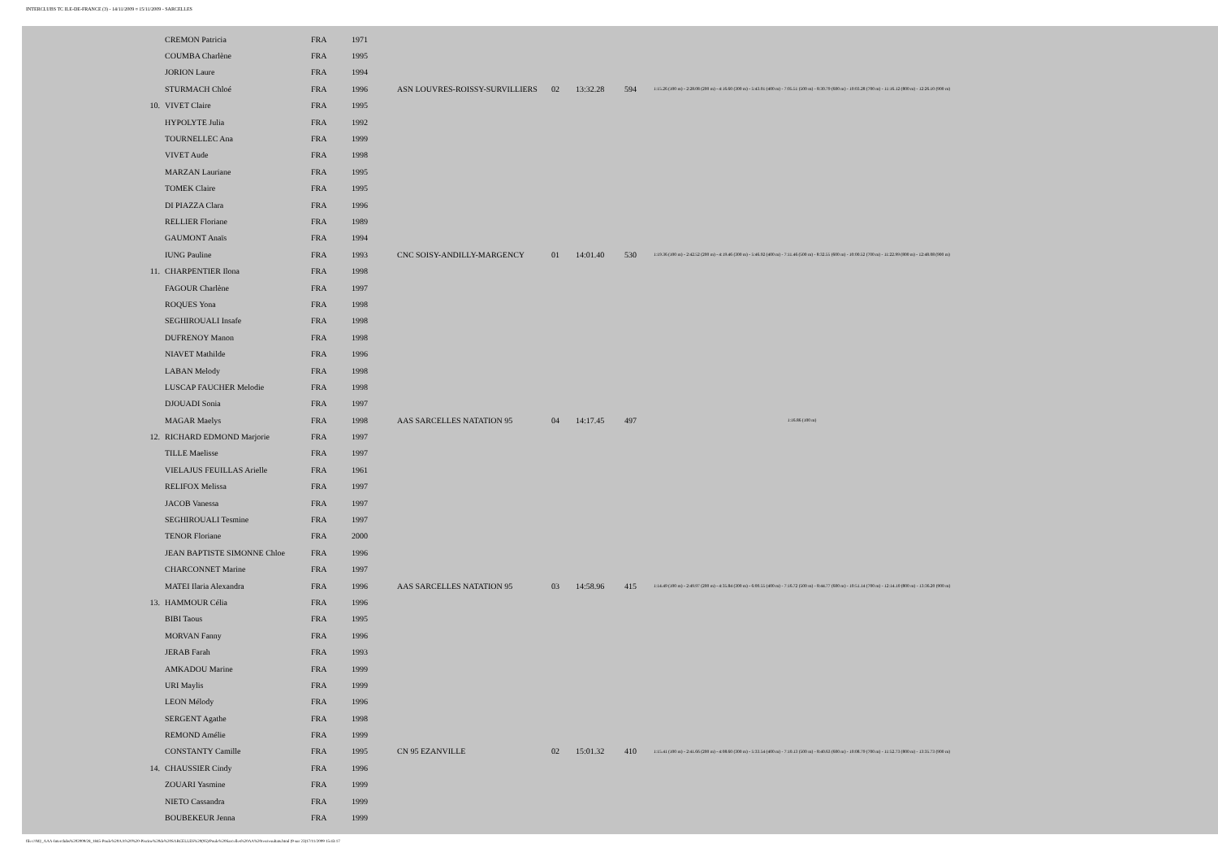INTERCLUBS TC ILE-DE-FRANCE (3) - 14/11/2009 ¤ 15/11/2009 - SARCELLES
| | CREMON Patricia | FRA | 1971 | | | | | |
| | COUMBA Charlène | FRA | 1995 | | | | | |
| | JORION Laure | FRA | 1994 | | | | | |
| | STURMACH Chloé | FRA | 1996 | ASN LOUVRES-ROISSY-SURVILLIERS | 02 | 13:32.28 | 594 | 1:15.26 (100 m) - 2:28.08 (200 m) - 4:16.60 (300 m) - 5:43.01 (400 m) - 7:05.51 (500 m) - 8:30.79 (600 m) - 10:03.28 (700 m) - 11:16.12 (800 m) - 12:26.10 (900 m) |
| 10. | VIVET Claire | FRA | 1995 | | | | | |
| | HYPOLYTE Julia | FRA | 1992 | | | | | |
| | TOURNELLEC Ana | FRA | 1999 | | | | | |
| | VIVET Aude | FRA | 1998 | | | | | |
| | MARZAN Lauriane | FRA | 1995 | | | | | |
| | TOMEK Claire | FRA | 1995 | | | | | |
| | DI PIAZZA Clara | FRA | 1996 | | | | | |
| | RELLIER Floriane | FRA | 1989 | | | | | |
| | GAUMONT Anaïs | FRA | 1994 | | | | | |
| | IUNG Pauline | FRA | 1993 | CNC SOISY-ANDILLY-MARGENCY | 01 | 14:01.40 | 530 | 1:19.36 (100 m) - 2:42.52 (200 m) - 4:19.46 (300 m) - 5:46.92 (400 m) - 7:11.46 (500 m) - 8:32.55 (600 m) - 10:00.52 (700 m) - 11:22.99 (800 m) - 12:48.08 (900 m) |
| 11. | CHARPENTIER Ilona | FRA | 1998 | | | | | |
| | FAGOUR Charlène | FRA | 1997 | | | | | |
| | ROQUES Yona | FRA | 1998 | | | | | |
| | SEGHIROUALI Insafe | FRA | 1998 | | | | | |
| | DUFRENOY Manon | FRA | 1998 | | | | | |
| | NIAVET Mathilde | FRA | 1996 | | | | | |
| | LABAN Melody | FRA | 1998 | | | | | |
| | LUSCAP FAUCHER Melodie | FRA | 1998 | | | | | |
| | DJOUADI Sonia | FRA | 1997 | | | | | |
| | MAGAR Maelys | FRA | 1998 | AAS SARCELLES NATATION 95 | 04 | 14:17.45 | 497 | 1:16.86 (100 m) |
| 12. | RICHARD EDMOND Marjorie | FRA | 1997 | | | | | |
| | TILLE Maelisse | FRA | 1997 | | | | | |
| | VIELAJUS FEUILLAS Arielle | FRA | 1961 | | | | | |
| | RELIFOX Melissa | FRA | 1997 | | | | | |
| | JACOB Vanessa | FRA | 1997 | | | | | |
| | SEGHIROUALI Tesmine | FRA | 1997 | | | | | |
| | TENOR Floriane | FRA | 2000 | | | | | |
| | JEAN BAPTISTE SIMONNE Chloe | FRA | 1996 | | | | | |
| | CHARCONNET Marine | FRA | 1997 | | | | | |
| | MATEI Ilaria Alexandra | FRA | 1996 | AAS SARCELLES NATATION 95 | 03 | 14:58.96 | 415 | 1:14.49 (100 m) - 2:49.97 (200 m) - 4:35.84 (300 m) - 6:00.55 (400 m) - 7:16.72 (500 m) - 8:44.77 (600 m) - 10:51.14 (700 m) - 12:14.10 (800 m) - 13:36.20 (900 m) |
| 13. | HAMMOUR Célia | FRA | 1996 | | | | | |
| | BIBI Taous | FRA | 1995 | | | | | |
| | MORVAN Fanny | FRA | 1996 | | | | | |
| | JERAB Farah | FRA | 1993 | | | | | |
| | AMKADOU Marine | FRA | 1999 | | | | | |
| | URI Maylis | FRA | 1999 | | | | | |
| | LEON Mélody | FRA | 1996 | | | | | |
| | SERGENT Agathe | FRA | 1998 | | | | | |
| | REMOND Amélie | FRA | 1999 | | | | | |
| | CONSTANTY Camille | FRA | 1995 | CN 95 EZANVILLE | 02 | 15:01.32 | 410 | 1:15.41 (100 m) - 2:41.66 (200 m) - 4:08.60 (300 m) - 5:33.54 (400 m) - 7:10.13 (500 m) - 8:40.63 (600 m) - 10:08.79 (700 m) - 11:52.73 (800 m) - 13:35.73 (900 m) |
| 14. | CHAUSSIER Cindy | FRA | 1996 | | | | | |
| | ZOUARI Yasmine | FRA | 1999 | | | | | |
| | NIETO Cassandra | FRA | 1999 | | | | | |
| | BOUBEKEUR Jenna | FRA | 1999 | | | | | |
file:///M|/_AAA-Interclubs%202009/28_1845-Poule%20AA%20%20-Piscine%20de%20SARCELLES%20(95)/Poule%20Sarcelles%20AA%20res/resultats.html (9 sur 23)17/11/2009 15:43:17